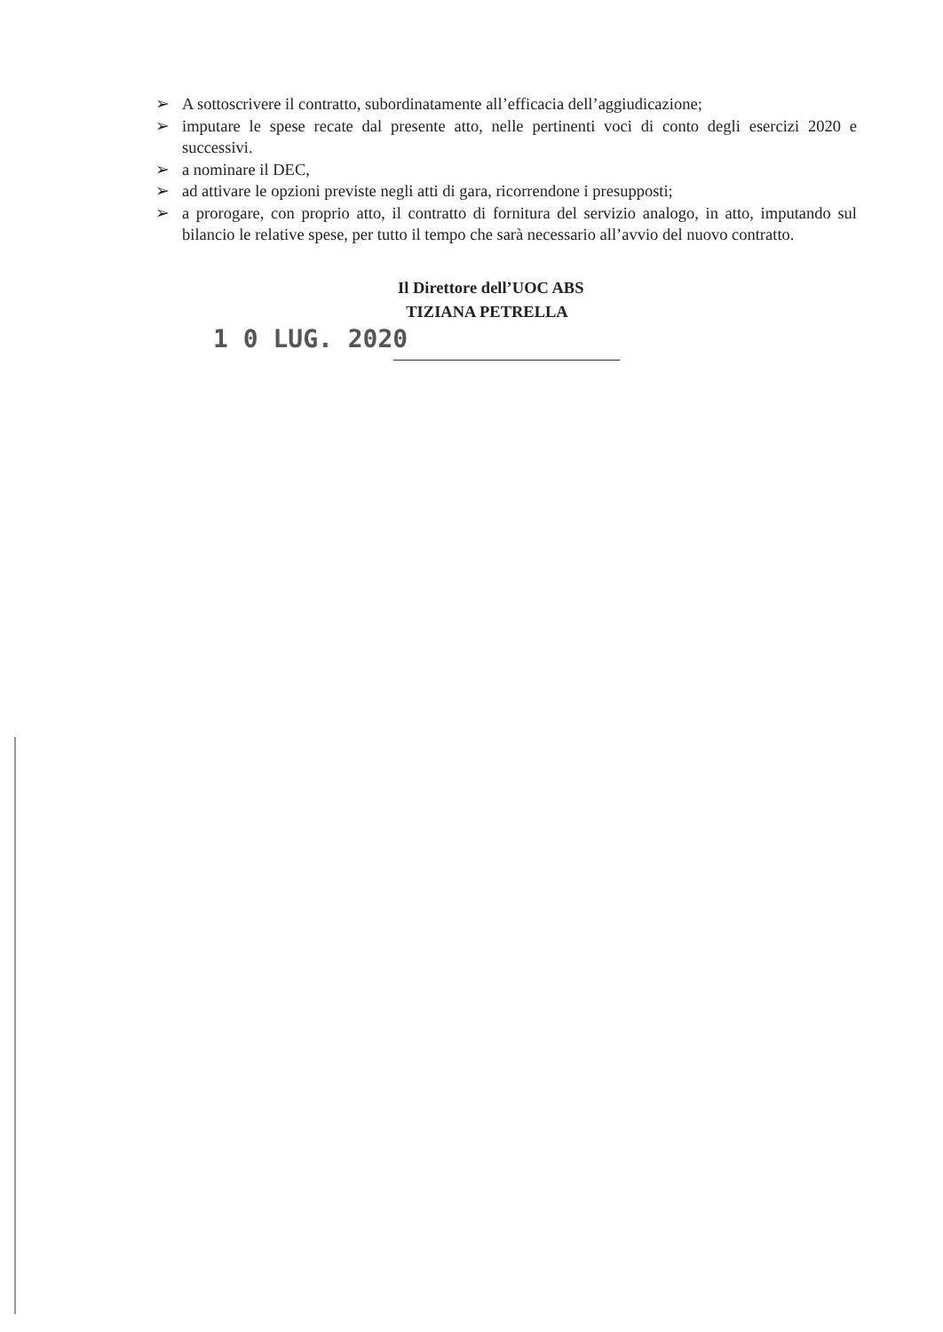➢ A sottoscrivere il contratto, subordinatamente all’efficacia dell’aggiudicazione;
➢ imputare le spese recate dal presente atto, nelle pertinenti voci di conto degli esercizi 2020 e successivi.
➢ a nominare il DEC,
➢ ad attivare le opzioni previste negli atti di gara, ricorrendone i presupposti;
➢ a prorogare, con proprio atto, il contratto di fornitura del servizio analogo, in atto, imputando sul bilancio le relative spese, per tutto il tempo che sarà necessario all’avvio del nuovo contratto.
Il Direttore dell’UOC ABS
TIZIANA PETRELLA
1 0 LUG. 2020